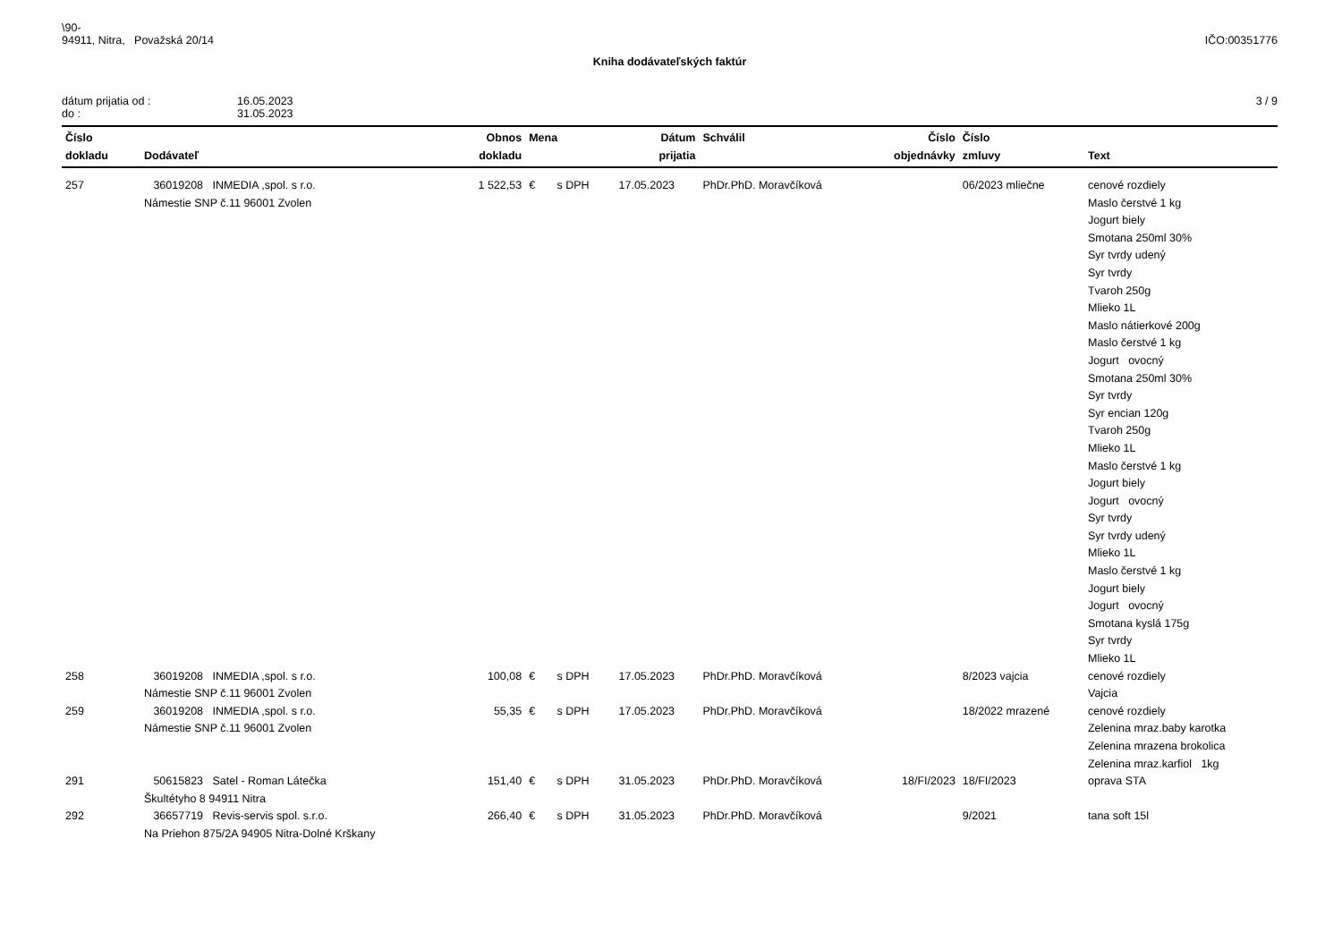\90-
94911, Nitra, Považská 20/14
IČO:00351776
Kniha dodávateľských faktúr
dátum prijatia od :
do :
16.05.2023
31.05.2023
3 / 9
| Číslo dokladu | Dodávateľ | Obnos dokladu | Mena | Dátum prijatia | Schválil | Číslo objednávky | Číslo zmluvy | Text |
| --- | --- | --- | --- | --- | --- | --- | --- | --- |
| 257 | 36019208 INMEDIA ,spol. s r.o. Námestie SNP č.11 96001 Zvolen | 1 522,53 | € s DPH | 17.05.2023 | PhDr.PhD. Moravčíková | | 06/2023 mliečne | cenové rozdiely Maslo čerstvé 1 kg Jogurt biely Smotana 250ml 30% Syr tvrdy udený Syr tvrdy Tvaroh 250g Mlieko 1L Maslo nátierkové 200g Maslo čerstvé 1 kg Jogurt ovocný Smotana 250ml 30% Syr tvrdy Syr encian 120g Tvaroh 250g Mlieko 1L Maslo čerstvé 1 kg Jogurt biely Jogurt ovocný Syr tvrdy Syr tvrdy udený Mlieko 1L Maslo čerstvé 1 kg Jogurt biely Jogurt ovocný Smotana kyslá 175g Syr tvrdy Mlieko 1L |
| 258 | 36019208 INMEDIA ,spol. s r.o. Námestie SNP č.11 96001 Zvolen | 100,08 | € s DPH | 17.05.2023 | PhDr.PhD. Moravčíková | | 8/2023 vajcia | cenové rozdiely Vajcia |
| 259 | 36019208 INMEDIA ,spol. s r.o. Námestie SNP č.11 96001 Zvolen | 55,35 | € s DPH | 17.05.2023 | PhDr.PhD. Moravčíková | | 18/2022 mrazené | cenové rozdiely Zelenina mraz.baby karotka Zelenina mrazena brokolica Zelenina mraz.karfiol 1kg |
| 291 | 50615823 Satel - Roman Látečka Škultétyho 8 94911 Nitra | 151,40 | € s DPH | 31.05.2023 | PhDr.PhD. Moravčíková | 18/FI/2023 | 18/FI/2023 | oprava STA |
| 292 | 36657719 Revis-servis spol. s.r.o. Na Priehon 875/2A 94905 Nitra-Dolné Krškany | 266,40 | € s DPH | 31.05.2023 | PhDr.PhD. Moravčíková | | 9/2021 | tana soft 15l |